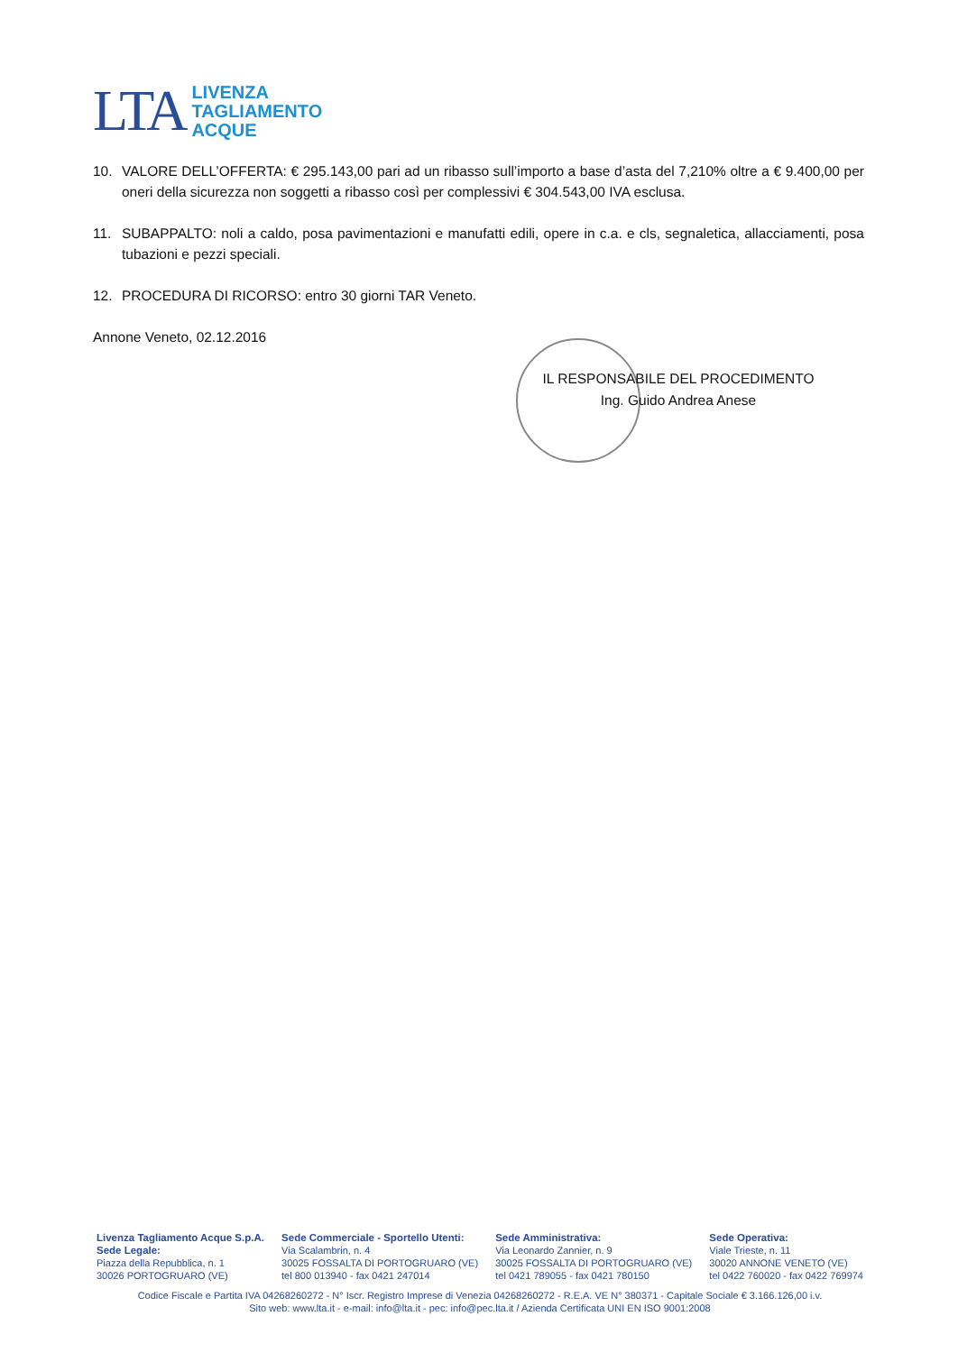LTA
LIVENZA
TAGLIAMENTO
ACQUE
10. VALORE DELL’OFFERTA: € 295.143,00 pari ad un ribasso sull’importo a base d’asta del 7,210% oltre a € 9.400,00 per oneri della sicurezza non soggetti a ribasso così per complessivi € 304.543,00 IVA esclusa.
11. SUBAPPALTO: noli a caldo, posa pavimentazioni e manufatti edili, opere in c.a. e cls, segnaletica, allacciamenti, posa tubazioni e pezzi speciali.
12. PROCEDURA DI RICORSO: entro 30 giorni TAR Veneto.
Annone Veneto, 02.12.2016
IL RESPONSABILE DEL PROCEDIMENTO
Ing. Guido Andrea Anese
Livenza Tagliamento Acque S.p.A.
Sede Legale:
Piazza della Repubblica, n. 1
30026 PORTOGRUARO (VE)
Sede Commerciale - Sportello Utenti:
Via Scalambrin, n. 4
30025 FOSSALTA DI PORTOGRUARO (VE)
tel 800 013940 - fax 0421 247014
Sede Amministrativa:
Via Leonardo Zannier, n. 9
30025 FOSSALTA DI PORTOGRUARO (VE)
tel 0421 789055 - fax 0421 780150
Sede Operativa:
Viale Trieste, n. 11
30020 ANNONE VENETO (VE)
tel 0422 760020 - fax 0422 769974
Codice Fiscale e Partita IVA 04268260272 - N° Iscr. Registro Imprese di Venezia 04268260272 - R.E.A. VE N° 380371 - Capitale Sociale € 3.166.126,00 i.v.
Sito web: www.lta.it - e-mail: info@lta.it - pec: info@pec.lta.it / Azienda Certificata UNI EN ISO 9001:2008